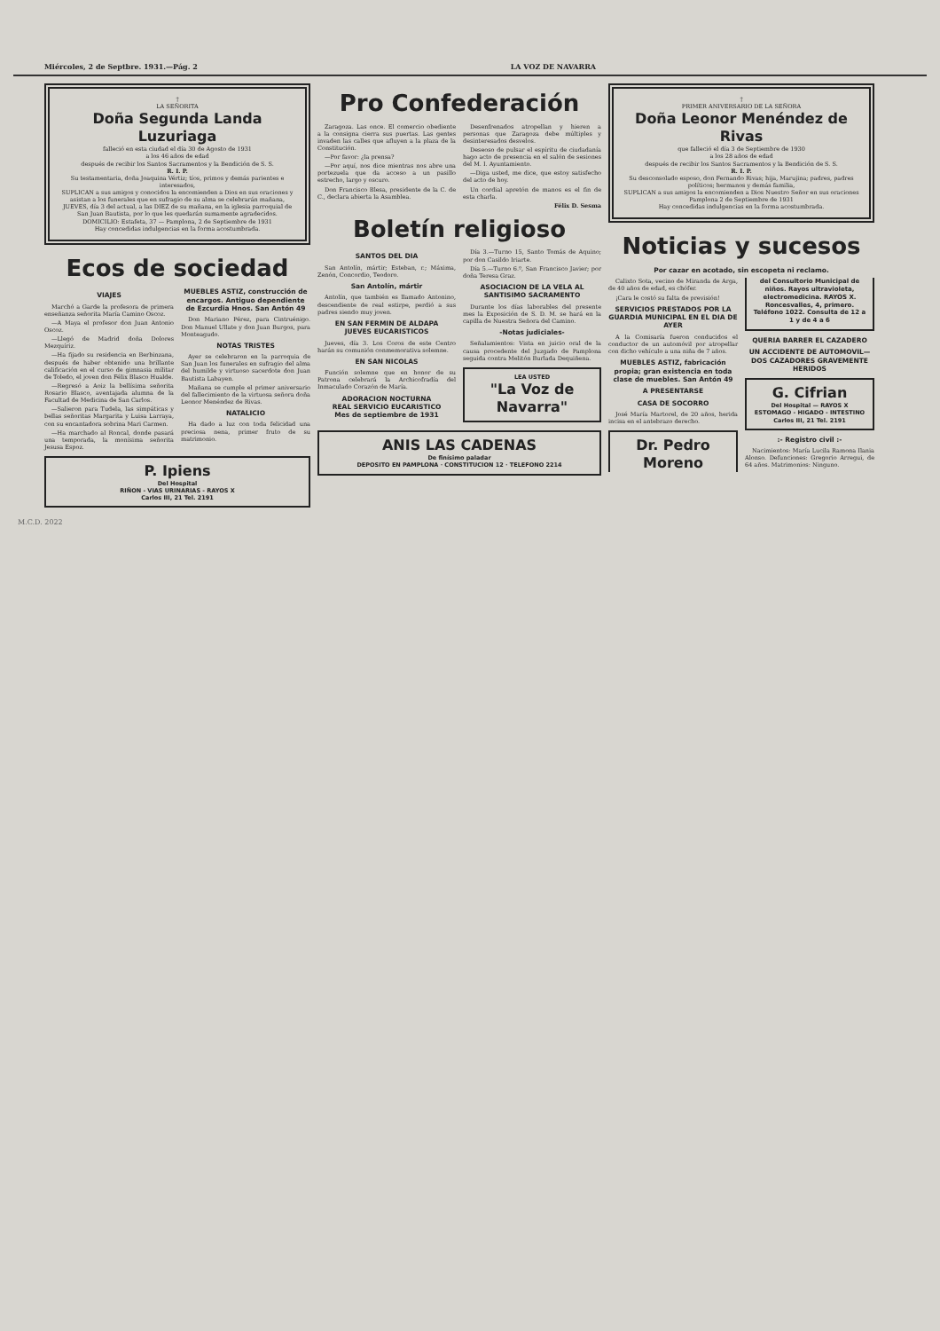Miércoles, 2 de Septbre. 1931.—Pág. 2 LA VOZ DE NAVARRA
†
LA SEÑORITA
Doña Segunda Landa Luzuriaga
falleció en esta ciudad el día 30 de Agosto de 1931
a los 46 años de edad
después de recibir los Santos Sacramentos y la Bendición de S. S.
R. I. P.
Su testamentaria, doña Joaquina Vértiz; tíos, primos y demás parientes e interesados,
SUPLICAN a sus amigos y conocidos la encomienden a Dios en sus oraciones y asistan a los funerales que en sufragio de su alma se celebrarán mañana, JUEVES, día 3 del actual, a las DIEZ de su mañana, en la iglesia parroquial de San Juan Bautista, por lo que les quedarán sumamente agradecidos.
DOMICILIO: Estafeta, 37 — Pamplona, 2 de Septiembre de 1931
Hay concedidas indulgencias en la forma acostumbrada.
Ecos de sociedad
VIAJES
Marchó a Garde la profesora de primera enseñanza señorita María Camino Oscoz.
—A Maya el profesor don Juan Antonio Oscoz.
—Llegó de Madrid doña Dolores Mezquíriz.
—Ha fijado su residencia en Berbinzana, después de haber obtenido una brillante calificación en el curso de gimnasia militar de Toledo, el joven don Félix Blasco Hualde.
—Regresó a Aoiz la bellísima señorita Rosario Blasco, aventajada alumna de la Facultad de Medicina de San Carlos.
—Salieron para Tudela, las simpáticas y bellas señoritas Margarita y Luisa Larraya, con su encantadora sobrina Mari Carmen.
—Ha marchado al Roncal, donde pasará una temporada, la monísima señorita Jesusa Espoz.
MUEBLES ASTIZ, construcción de encargos. Antiguo dependiente de Ezcurdia Hnos. San Antón 49
Don Mariano Pérez, para Cintruénigo. Don Manuel Ullate y don Juan Burgos, para Monteagudo.
NOTAS TRISTES
Ayer se celebraron en la parroquia de San Juan los funerales en sufragio del alma del humilde y virtuoso sacerdote don Juan Bautista Labayen.
Mañana se cumple el primer aniversario del fallecimiento de la virtuosa señora doña Leonor Menéndez de Rivas.
NATALICIO
Ha dado a luz con toda felicidad una preciosa nena, primer fruto de su matrimonio.
P. Ipiens
Del Hospital
RIÑON - VIAS URINARIAS - RAYOS X
Carlos III, 21 Tel. 2191
Pro Confederación
Zaragoza. Las once. El comercio obediente a la consigna cierra sus puertas. Las gentes invaden las calles que afluyen a la plaza de la Constitución.
—Por favor: ¿la prensa?
—Por aquí, nos dice mientras nos abre una portezuela que da acceso a un pasillo estrecho, largo y oscuro.
Don Francisco Blesa, presidente de la C. de C., declara abierta la Asamblea.
Desenfrenados atropellan y hieren a personas que Zaragoza debe múltiples y desinteresados desvelos.
Deseoso de pulsar el espíritu de ciudadanía hago acto de presencia en el salón de sesiones del M. I. Ayuntamiento.
—Diga usted, me dice, que estoy satisfecho del acto de hoy.
Un cordial apretón de manos es el fin de esta charla.
Félix D. Sesma
Boletín religioso
SANTOS DEL DIA
San Antolín, mártir; Esteban, r.; Máxima, Zenón, Concordio, Teodoro.
San Antolín, mártir
Antolín, que también es llamado Antonino, descendiente de real estirpe, perdió a sus padres siendo muy joven.
EN SAN FERMIN DE ALDAPA
JUEVES EUCARISTICOS
Jueves, día 3. Los Coros de este Centro harán su comunión conmemorativa solemne.
EN SAN NICOLAS
Función solemne que en honor de su Patrona celebrará la Archicofradía del Inmaculado Corazón de María.
ADORACION NOCTURNA
REAL SERVICIO EUCARISTICO
Mes de septiembre de 1931
Día 3.—Turno 15, Santo Tomás de Aquino; por don Casildo Iriarte.
Día 5.—Turno 6.º, San Francisco Javier; por doña Teresa Graz.
ASOCIACION DE LA VELA AL SANTISIMO SACRAMENTO
Durante los días laborables del presente mes la Exposición de S. D. M. se hará en la capilla de Nuestra Señora del Camino.
-Notas judiciales-
Señalamientos: Vista en juicio oral de la causa procedente del Juzgado de Pamplona seguida contra Melitón Burlada Dequiñena.
LEA USTED
"La Voz de Navarra"
ANIS LAS CADENAS
De finísimo paladar
DEPOSITO EN PAMPLONA · CONSTITUCION 12 · TELEFONO 2214
†
PRIMER ANIVERSARIO DE LA SEÑORA
Doña Leonor Menéndez de Rivas
que falleció el día 3 de Septiembre de 1930
a los 28 años de edad
después de recibir los Santos Sacramentos y la Bendición de S. S.
R. I. P.
Su desconsolado esposo, don Fernando Rivas; hija, Marujina; padres, padres políticos; hermanos y demás familia,
SUPLICAN a sus amigos la encomienden a Dios Nuestro Señor en sus oraciones
Pamplona 2 de Septiembre de 1931
Hay concedidas indulgencias en la forma acostumbrada.
Noticias y sucesos
Por cazar en acotado, sin escopeta ni reclamo.
Calixto Sota, vecino de Miranda de Arga, de 40 años de edad, es chófer.
¡Cara le costó su falta de previsión!
SERVICIOS PRESTADOS POR LA GUARDIA MUNICIPAL EN EL DIA DE AYER
A la Comisaría fueron conducidos el conductor de un automóvil por atropellar con dicho vehículo a una niña de 7 años.
MUEBLES ASTIZ, fabricación propia; gran existencia en toda clase de muebles. San Antón 49
A PRESENTARSE
CASA DE SOCORRO
José María Martorel, de 20 años, herida incisa en el antebrazo derecho.
Dr. Pedro Moreno
del Consultorio Municipal de niños. Rayos ultravioleta, electromedicina. RAYOS X. Roncesvalles, 4, primero. Teléfono 1022. Consulta de 12 a 1 y de 4 a 6
QUERIA BARRER EL CAZADERO
UN ACCIDENTE DE AUTOMOVIL—DOS CAZADORES GRAVEMENTE HERIDOS
G. Cifrian
Del Hospital — RAYOS X
ESTOMAGO - HIGADO - INTESTINO
Carlos III, 21 Tel. 2191
:- Registro civil :-
Nacimientos: María Lucila Ramona Ilania Alonso. Defunciones: Gregorio Arregui, de 64 años. Matrimonios: Ninguno.
M.C.D. 2022